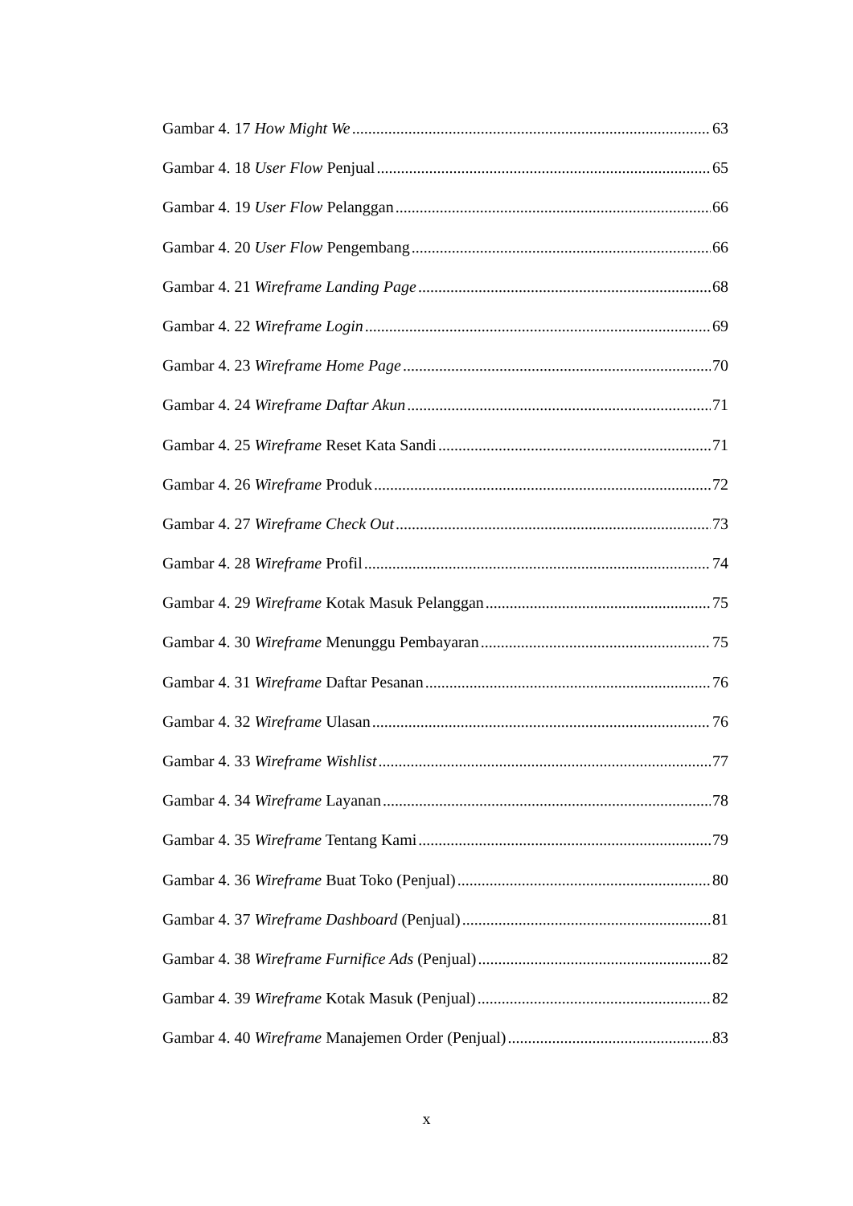Gambar 4. 17 How Might We 63
Gambar 4. 18 User Flow Penjual 65
Gambar 4. 19 User Flow Pelanggan 66
Gambar 4. 20 User Flow Pengembang 66
Gambar 4. 21 Wireframe Landing Page 68
Gambar 4. 22 Wireframe Login 69
Gambar 4. 23 Wireframe Home Page 70
Gambar 4. 24 Wireframe Daftar Akun 71
Gambar 4. 25 Wireframe Reset Kata Sandi 71
Gambar 4. 26 Wireframe Produk 72
Gambar 4. 27 Wireframe Check Out 73
Gambar 4. 28 Wireframe Profil 74
Gambar 4. 29 Wireframe Kotak Masuk Pelanggan 75
Gambar 4. 30 Wireframe Menunggu Pembayaran 75
Gambar 4. 31 Wireframe Daftar Pesanan 76
Gambar 4. 32 Wireframe Ulasan 76
Gambar 4. 33 Wireframe Wishlist 77
Gambar 4. 34 Wireframe Layanan 78
Gambar 4. 35 Wireframe Tentang Kami 79
Gambar 4. 36 Wireframe Buat Toko (Penjual) 80
Gambar 4. 37 Wireframe Dashboard (Penjual) 81
Gambar 4. 38 Wireframe Furnifice Ads (Penjual) 82
Gambar 4. 39 Wireframe Kotak Masuk (Penjual) 82
Gambar 4. 40 Wireframe Manajemen Order (Penjual) 83
x